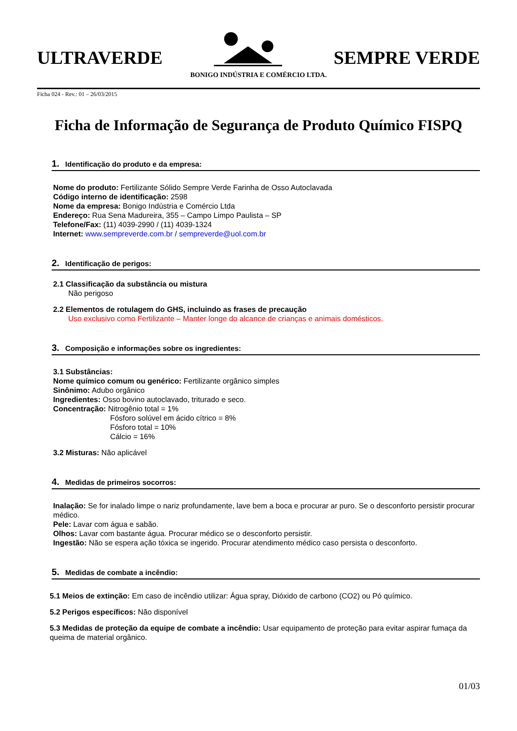ULTRAVERDE
SEMPRE VERDE
BONIGO INDÚSTRIA E COMÉRCIO LTDA.
Ficha 024 - Rev.: 01 – 26/03/2015
Ficha de Informação de Segurança de Produto Químico FISPQ
1. Identificação do produto e da empresa:
Nome do produto: Fertilizante Sólido Sempre Verde Farinha de Osso Autoclavada
Código interno de identificação: 2598
Nome da empresa: Bonigo Indústria e Comércio Ltda
Endereço: Rua Sena Madureira, 355 – Campo Limpo Paulista – SP
Telefone/Fax: (11) 4039-2990 / (11) 4039-1324
Internet: www.sempreverde.com.br / sempreverde@uol.com.br
2. Identificação de perigos:
2.1 Classificação da substância ou mistura
Não perigoso
2.2 Elementos de rotulagem do GHS, incluindo as frases de precaução
Uso exclusivo como Fertilizante – Manter longe do alcance de crianças e animais domésticos.
3. Composição e informações sobre os ingredientes:
3.1 Substâncias:
Nome químico comum ou genérico: Fertilizante orgânico simples
Sinônimo: Adubo orgânico
Ingredientes: Osso bovino autoclavado, triturado e seco.
Concentração: Nitrogênio total = 1%
Fósforo solúvel em ácido cítrico = 8%
Fósforo total = 10%
Cálcio = 16%
3.2 Misturas: Não aplicável
4. Medidas de primeiros socorros:
Inalação: Se for inalado limpe o nariz profundamente, lave bem a boca e procurar ar puro. Se o desconforto persistir procurar médico.
Pele: Lavar com água e sabão.
Olhos: Lavar com bastante água. Procurar médico se o desconforto persistir.
Ingestão: Não se espera ação tóxica se ingerido. Procurar atendimento médico caso persista o desconforto.
5. Medidas de combate a incêndio:
5.1 Meios de extinção: Em caso de incêndio utilizar: Água spray, Dióxido de carbono (CO2) ou Pó químico.
5.2 Perigos específicos: Não disponível
5.3 Medidas de proteção da equipe de combate a incêndio: Usar equipamento de proteção para evitar aspirar fumaça da queima de material orgânico.
01/03